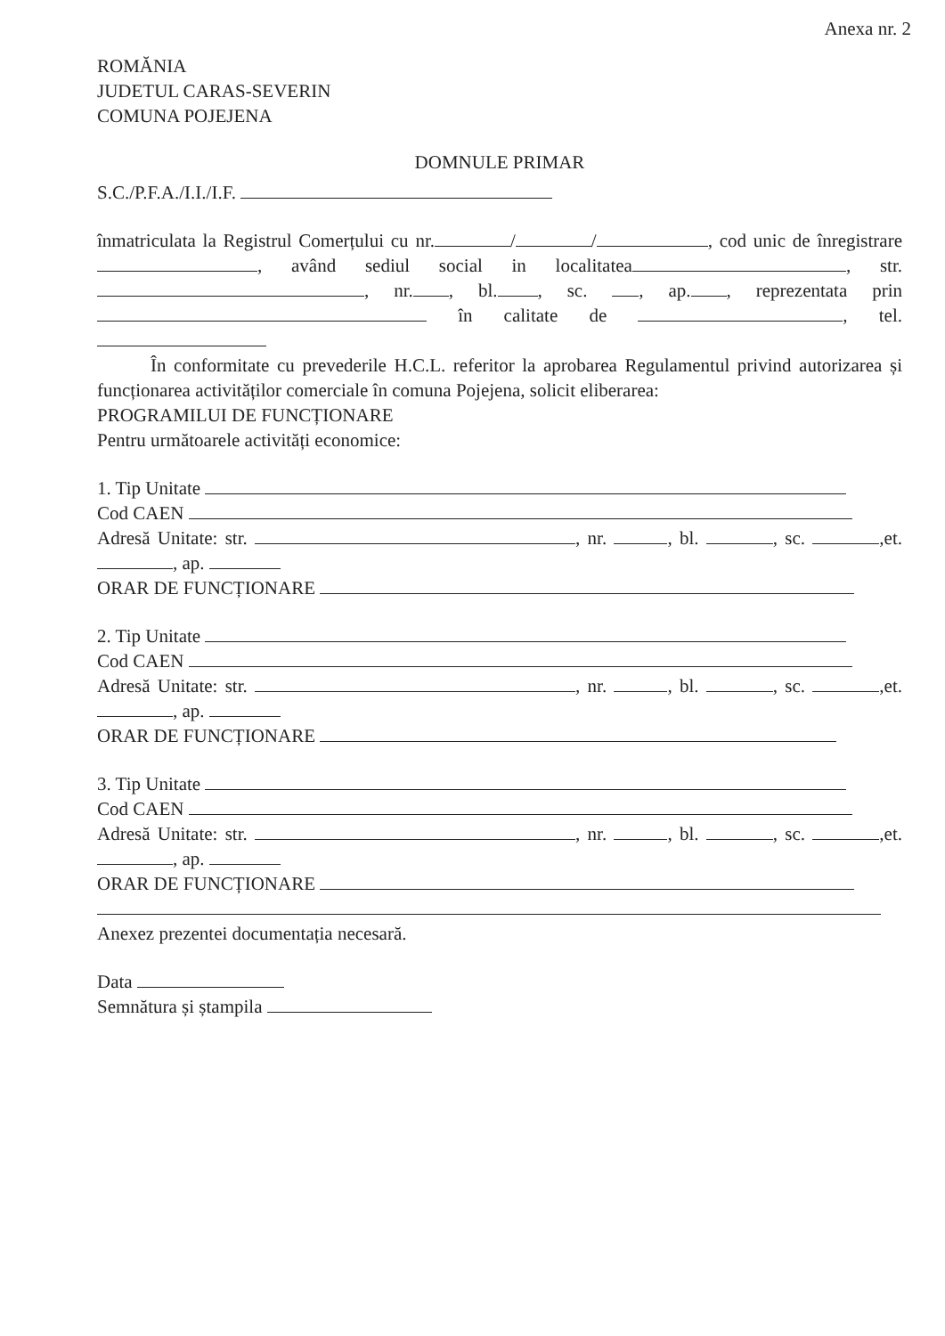Anexa nr. 2
ROMĂNIA
JUDETUL CARAS-SEVERIN
COMUNA POJEJENA
DOMNULE PRIMAR
S.C./P.F.A./I.I./I.F.
înmatriculata la Registrul Comerțului cu nr. / / , cod unic de înregistrare , având sediul social in localitatea , str. , nr. , bl. , sc. , ap. , reprezentata prin în calitate de , tel.
În conformitate cu prevederile H.C.L. referitor la aprobarea Regulamentul privind autorizarea și funcționarea activităților comerciale în comuna Pojejena, solicit eliberarea:
PROGRAMILUI DE FUNCȚIONARE
Pentru următoarele activități economice:
1. Tip Unitate
Cod CAEN
Adresă Unitate: str. , nr. , bl. , sc. ,et. , ap.
ORAR DE FUNCȚIONARE
2. Tip Unitate
Cod CAEN
Adresă Unitate: str. , nr. , bl. , sc. ,et. , ap.
ORAR DE FUNCȚIONARE
3. Tip Unitate
Cod CAEN
Adresă Unitate: str. , nr. , bl. , sc. ,et. , ap.
ORAR DE FUNCȚIONARE
Anexez prezentei documentația necesară.
Data
Semnătura și ștampila